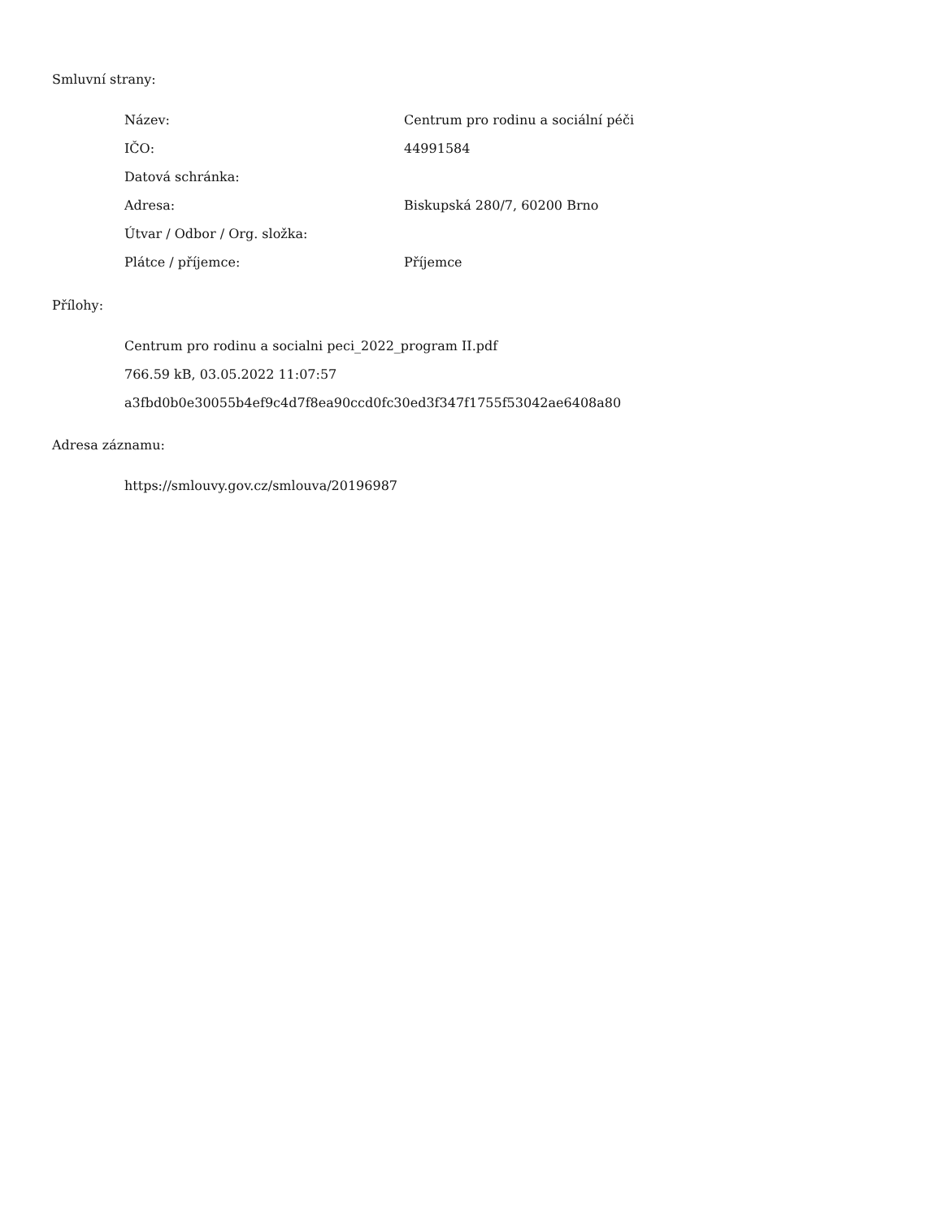Smluvní strany:
| Název: | Centrum pro rodinu a sociální péči |
| IČO: | 44991584 |
| Datová schránka: | |
| Adresa: | Biskupská 280/7, 60200 Brno |
| Útvar / Odbor / Org. složka: | |
| Plátce / příjemce: | Příjemce |
Přílohy:
Centrum pro rodinu a socialni peci_2022_program II.pdf
766.59 kB, 03.05.2022 11:07:57
a3fbd0b0e30055b4ef9c4d7f8ea90ccd0fc30ed3f347f1755f53042ae6408a80
Adresa záznamu:
https://smlouvy.gov.cz/smlouva/20196987